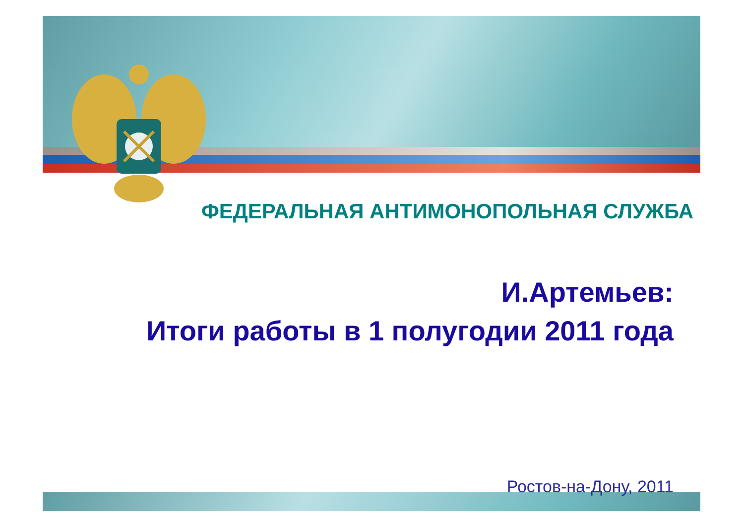ФЕДЕРАЛЬНАЯ АНТИМОНОПОЛЬНАЯ СЛУЖБА
И.Артемьев:
Итоги работы в 1 полугодии 2011 года
Ростов-на-Дону, 2011